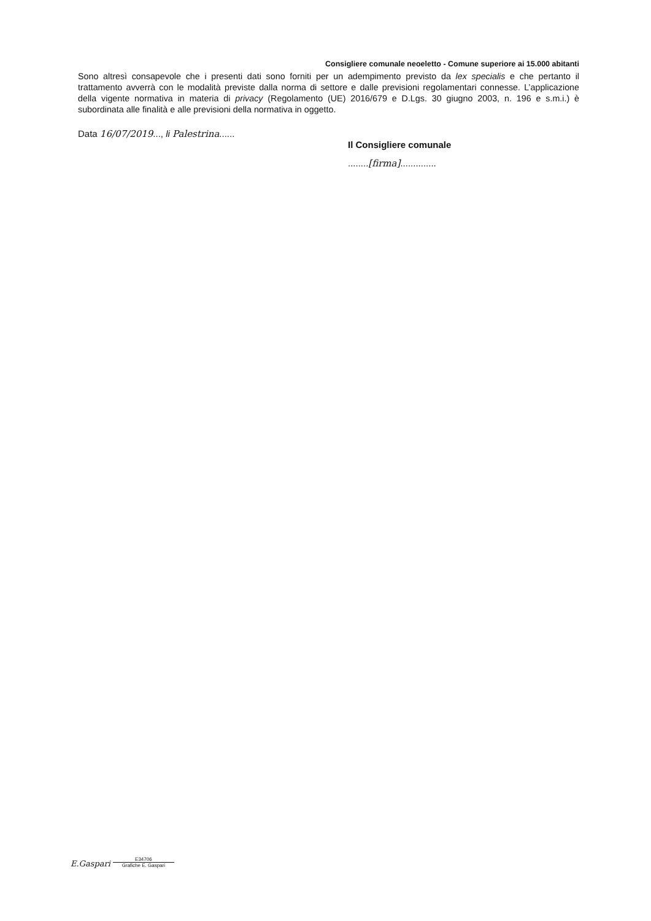Consigliere comunale neoeletto - Comune superiore ai 15.000 abitanti
Sono altresì consapevole che i presenti dati sono forniti per un adempimento previsto da lex specialis e che pertanto il trattamento avverrà con le modalità previste dalla norma di settore e dalle previsioni regolamentari connesse. L’applicazione della vigente normativa in materia di privacy (Regolamento (UE) 2016/679 e D.Lgs. 30 giugno 2003, n. 196 e s.m.i.) è subordinata alle finalità e alle previsioni della normativa in oggetto.
Data 16/07/2019..., li Palestrina......
Il Consigliere comunale
........[firma]..............
E.Gaspari
E34706
Grafiche E. Gaspari